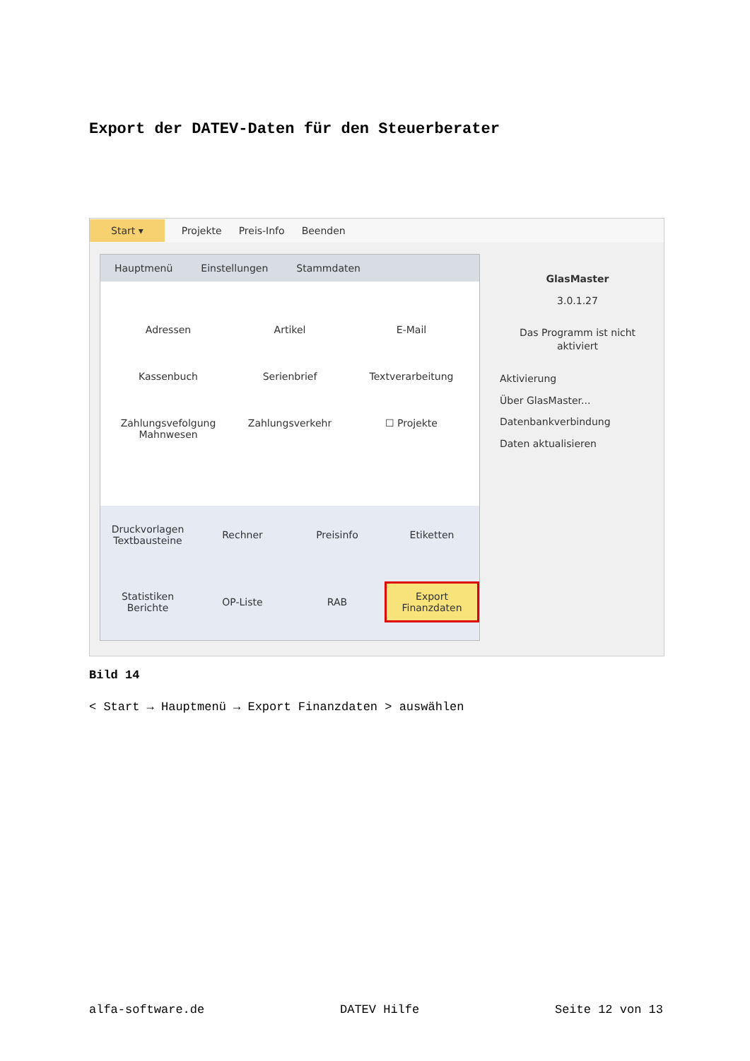Export der DATEV-Daten für den Steuerberater
Start ▾ Projekte Preis-Info Beenden
Hauptmenü Einstellungen Stammdaten
Adressen
Artikel
E-Mail
Kassenbuch
Serienbrief
Textverarbeitung
Zahlungsvefolgung
Mahnwesen
Zahlungsverkehr
☐ Projekte
Druckvorlagen
Textbausteine
Rechner
Preisinfo
Etiketten
Statistiken
Berichte
OP-Liste
RAB
Export
Finanzdaten
GlasMaster
3.0.1.27
Das Programm ist nicht aktiviert
Aktivierung
Über GlasMaster...
Datenbankverbindung
Daten aktualisieren
Bild 14
< Start → Hauptmenü → Export Finanzdaten > auswählen
alfa-software.de DATEV Hilfe Seite 12 von 13